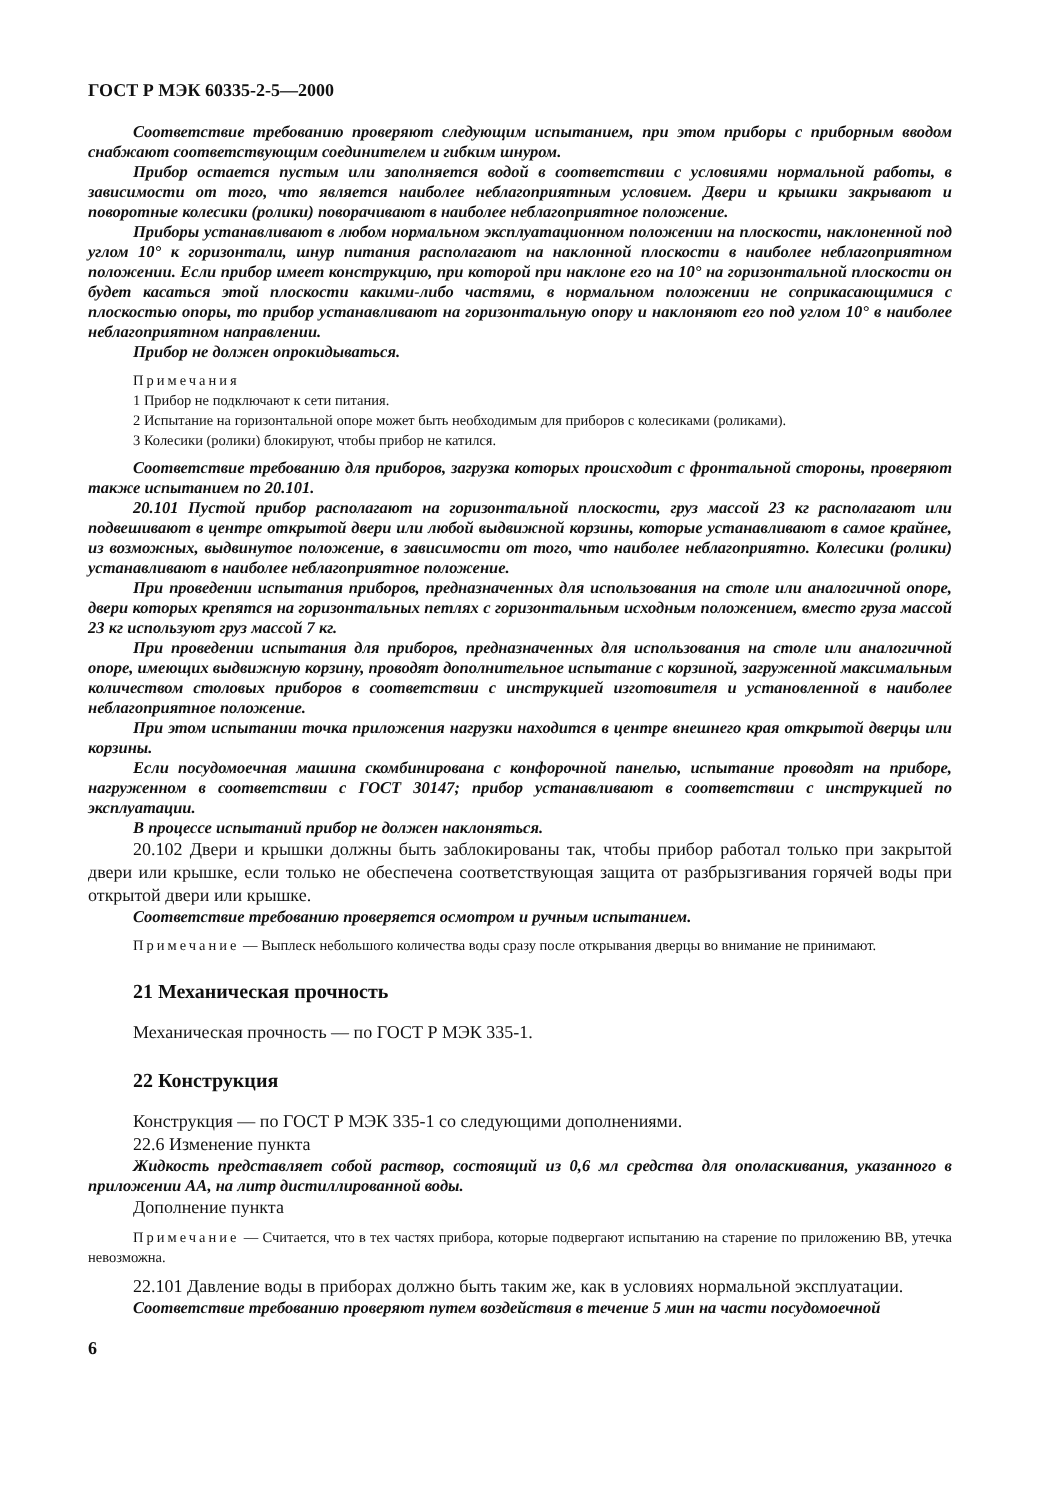ГОСТ Р МЭК 60335-2-5—2000
Соответствие требованию проверяют следующим испытанием, при этом приборы с приборным вводом снабжают соответствующим соединителем и гибким шнуром.
Прибор остается пустым или заполняется водой в соответствии с условиями нормальной работы, в зависимости от того, что является наиболее неблагоприятным условием. Двери и крышки закрывают и поворотные колесики (ролики) поворачивают в наиболее неблагоприятное положение.
Приборы устанавливают в любом нормальном эксплуатационном положении на плоскости, наклоненной под углом 10° к горизонтали, шнур питания располагают на наклонной плоскости в наиболее неблагоприятном положении. Если прибор имеет конструкцию, при которой при наклоне его на 10° на горизонтальной плоскости он будет касаться этой плоскости какими-либо частями, в нормальном положении не соприкасающимися с плоскостью опоры, то прибор устанавливают на горизонтальную опору и наклоняют его под углом 10° в наиболее неблагоприятном направлении.
Прибор не должен опрокидываться.
Примечания
1 Прибор не подключают к сети питания.
2 Испытание на горизонтальной опоре может быть необходимым для приборов с колесиками (роликами).
3 Колесики (ролики) блокируют, чтобы прибор не катился.
Соответствие требованию для приборов, загрузка которых происходит с фронтальной стороны, проверяют также испытанием по 20.101.
20.101 Пустой прибор располагают на горизонтальной плоскости, груз массой 23 кг располагают или подвешивают в центре открытой двери или любой выдвижной корзины, которые устанавливают в самое крайнее, из возможных, выдвинутое положение, в зависимости от того, что наиболее неблагоприятно. Колесики (ролики) устанавливают в наиболее неблагоприятное положение.
При проведении испытания приборов, предназначенных для использования на столе или аналогичной опоре, двери которых крепятся на горизонтальных петлях с горизонтальным исходным положением, вместо груза массой 23 кг используют груз массой 7 кг.
При проведении испытания для приборов, предназначенных для использования на столе или аналогичной опоре, имеющих выдвижную корзину, проводят дополнительное испытание с корзиной, загруженной максимальным количеством столовых приборов в соответствии с инструкцией изготовителя и установленной в наиболее неблагоприятное положение.
При этом испытании точка приложения нагрузки находится в центре внешнего края открытой дверцы или корзины.
Если посудомоечная машина скомбинирована с конфорочной панелью, испытание проводят на приборе, нагруженном в соответствии с ГОСТ 30147; прибор устанавливают в соответствии с инструкцией по эксплуатации.
В процессе испытаний прибор не должен наклоняться.
20.102 Двери и крышки должны быть заблокированы так, чтобы прибор работал только при закрытой двери или крышке, если только не обеспечена соответствующая защита от разбрызгивания горячей воды при открытой двери или крышке.
Соответствие требованию проверяется осмотром и ручным испытанием.
Примечание — Выплеск небольшого количества воды сразу после открывания дверцы во внимание не принимают.
21 Механическая прочность
Механическая прочность — по ГОСТ Р МЭК 335-1.
22 Конструкция
Конструкция — по ГОСТ Р МЭК 335-1 со следующими дополнениями.
22.6 Изменение пункта
Жидкость представляет собой раствор, состоящий из 0,6 мл средства для ополаскивания, указанного в приложении АА, на литр дистиллированной воды.
Дополнение пункта
Примечание — Считается, что в тех частях прибора, которые подвергают испытанию на старение по приложению ВВ, утечка невозможна.
22.101 Давление воды в приборах должно быть таким же, как в условиях нормальной эксплуатации.
Соответствие требованию проверяют путем воздействия в течение 5 мин на части посудомоечной
6